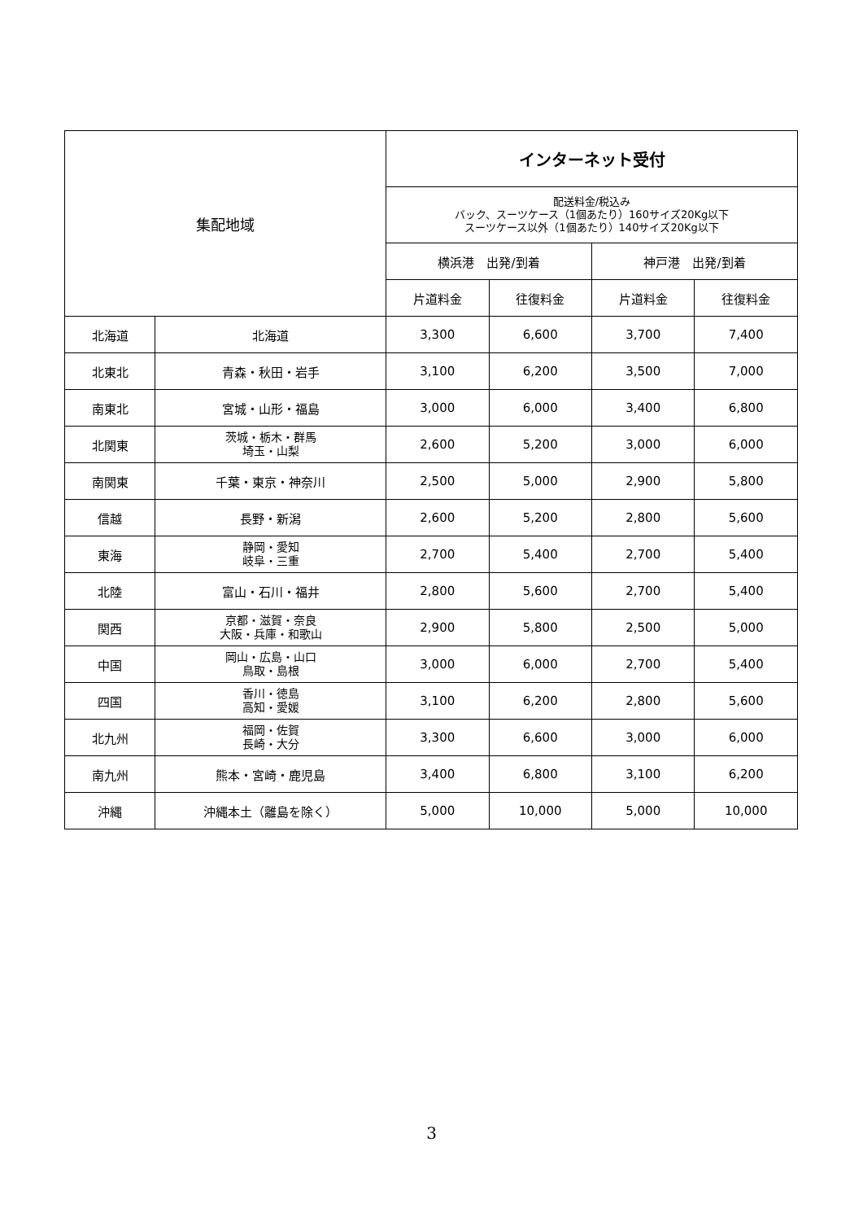| 集配地域 | | インターネット受付 | | | |
| --- | --- | --- | --- | --- | --- |
| | | 配送料金/税込み バック、スーツケース（1個あたり）160サイズ20Kg以下 スーツケース以外（1個あたり）140サイズ20Kg以下 | | | |
| | | 横浜港 出発/到着 | | 神戸港 出発/到着 | |
| | | 片道料金 | 往復料金 | 片道料金 | 往復料金 |
| 北海道 | 北海道 | 3,300 | 6,600 | 3,700 | 7,400 |
| 北東北 | 青森・秋田・岩手 | 3,100 | 6,200 | 3,500 | 7,000 |
| 南東北 | 宮城・山形・福島 | 3,000 | 6,000 | 3,400 | 6,800 |
| 北関東 | 茨城・栃木・群馬 埼玉・山梨 | 2,600 | 5,200 | 3,000 | 6,000 |
| 南関東 | 千葉・東京・神奈川 | 2,500 | 5,000 | 2,900 | 5,800 |
| 信越 | 長野・新潟 | 2,600 | 5,200 | 2,800 | 5,600 |
| 東海 | 静岡・愛知 岐阜・三重 | 2,700 | 5,400 | 2,700 | 5,400 |
| 北陸 | 富山・石川・福井 | 2,800 | 5,600 | 2,700 | 5,400 |
| 関西 | 京都・滋賀・奈良 大阪・兵庫・和歌山 | 2,900 | 5,800 | 2,500 | 5,000 |
| 中国 | 岡山・広島・山口 鳥取・島根 | 3,000 | 6,000 | 2,700 | 5,400 |
| 四国 | 香川・徳島 高知・愛媛 | 3,100 | 6,200 | 2,800 | 5,600 |
| 北九州 | 福岡・佐賀 長崎・大分 | 3,300 | 6,600 | 3,000 | 6,000 |
| 南九州 | 熊本・宮崎・鹿児島 | 3,400 | 6,800 | 3,100 | 6,200 |
| 沖縄 | 沖縄本土（離島を除く） | 5,000 | 10,000 | 5,000 | 10,000 |
3